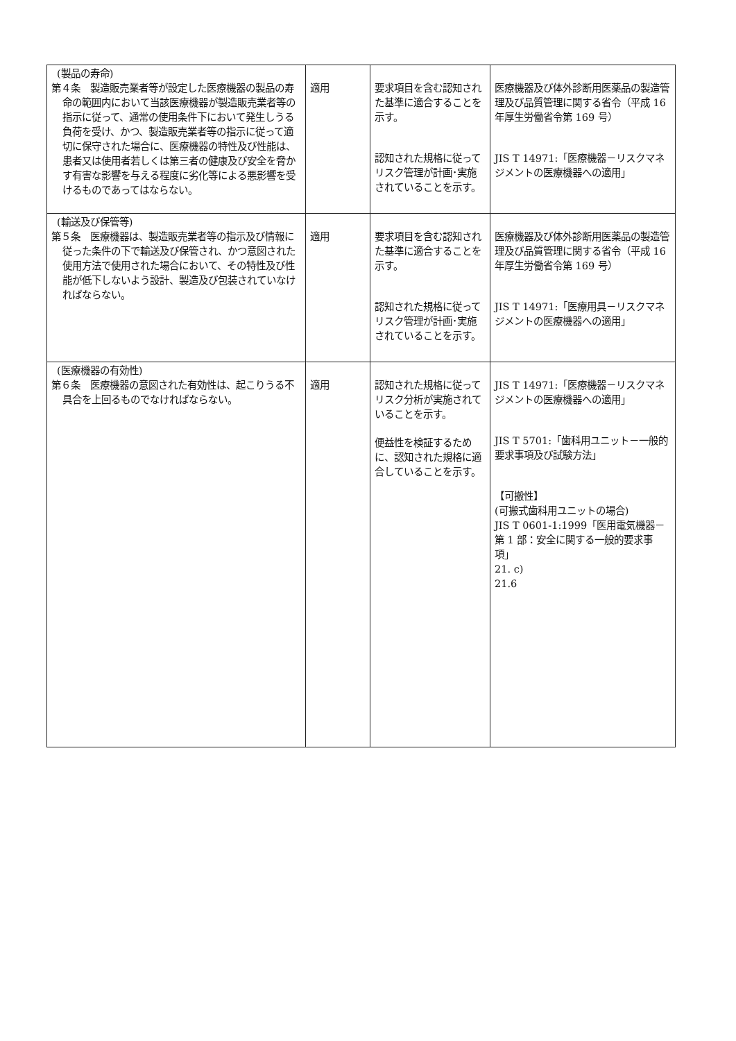| (製品の寿命) 第４条 製造販売業者等が設定した医療機器の製品の寿命の範囲内において当該医療機器が製造販売業者等の指示に従って、通常の使用条件下において発生しうる負荷を受け、かつ、製造販売業者等の指示に従って適切に保守された場合に、医療機器の特性及び性能は、患者又は使用者若しくは第三者の健康及び安全を脅かす有害な影響を与える程度に劣化等による悪影響を受けるものであってはならない。 | 適用 | 要求項目を含む認知された基準に適合することを示す。 認知された規格に従ってリスク管理が計画･実施されていることを示す。 | 医療機器及び体外診断用医薬品の製造管理及び品質管理に関する省令（平成 16 年厚生労働省令第 169 号） JIS T 14971:「医療機器－リスクマネジメントの医療機器への適用」 |
| (輸送及び保管等) 第５条 医療機器は、製造販売業者等の指示及び情報に従った条件の下で輸送及び保管され、かつ意図された使用方法で使用された場合において、その特性及び性能が低下しないよう設計、製造及び包装されていなければならない。 | 適用 | 要求項目を含む認知された基準に適合することを示す。 認知された規格に従ってリスク管理が計画･実施されていることを示す。 | 医療機器及び体外診断用医薬品の製造管理及び品質管理に関する省令（平成 16 年厚生労働省令第 169 号） JIS T 14971:「医療用具－リスクマネジメントの医療機器への適用」 |
| (医療機器の有効性) 第６条 医療機器の意図された有効性は、起こりうる不具合を上回るものでなければならない。 | 適用 | 認知された規格に従ってリスク分析が実施されていることを示す。 便益性を検証するために、認知された規格に適合していることを示す。 | JIS T 14971:「医療機器－リスクマネジメントの医療機器への適用」 JIS T 5701:「歯科用ユニット－一般的要求事項及び試験方法」 【可搬性】 (可搬式歯科用ユニットの場合) JIS T 0601-1:1999「医用電気機器－第 1 部：安全に関する一般的要求事項」 21. c) 21.6 |